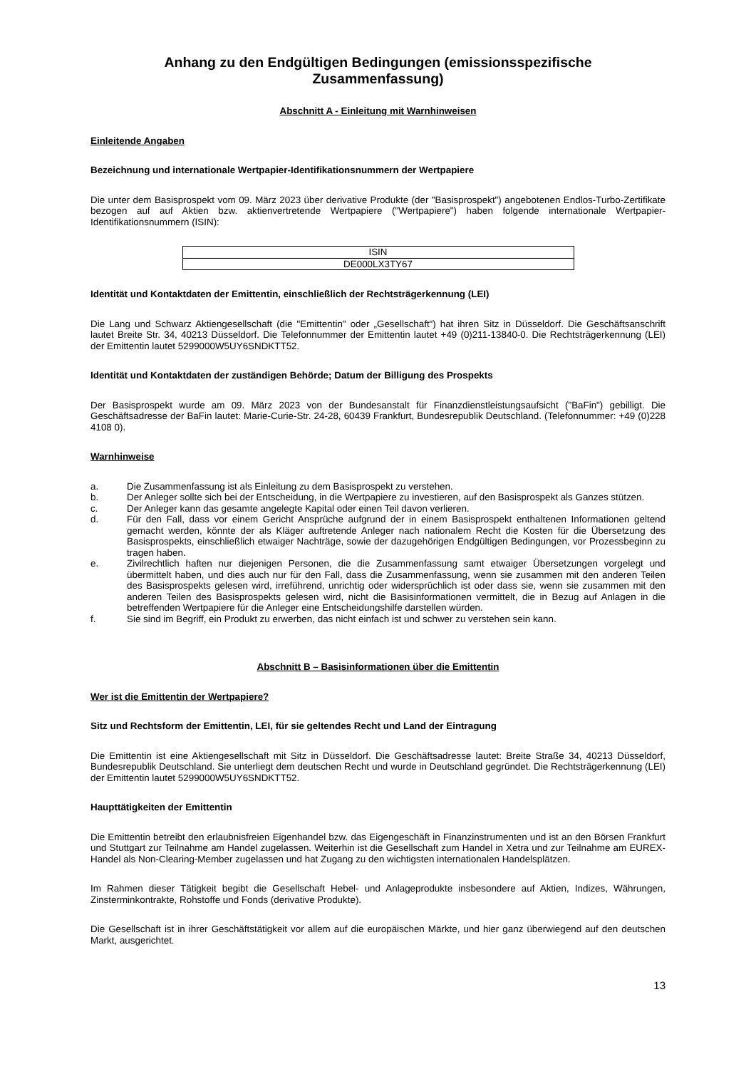Anhang zu den Endgültigen Bedingungen (emissionsspezifische Zusammenfassung)
Abschnitt A - Einleitung mit Warnhinweisen
Einleitende Angaben
Bezeichnung und internationale Wertpapier-Identifikationsnummern der Wertpapiere
Die unter dem Basisprospekt vom 09. März 2023 über derivative Produkte (der "Basisprospekt") angebotenen Endlos-Turbo-Zertifikate bezogen auf auf Aktien bzw. aktienvertretende Wertpapiere ("Wertpapiere") haben folgende internationale Wertpapier-Identifikationsnummern (ISIN):
| ISIN |
| --- |
| DE000LX3TY67 |
Identität und Kontaktdaten der Emittentin, einschließlich der Rechtsträgerkennung (LEI)
Die Lang und Schwarz Aktiengesellschaft (die "Emittentin" oder „Gesellschaft“) hat ihren Sitz in Düsseldorf. Die Geschäftsanschrift lautet Breite Str. 34, 40213 Düsseldorf. Die Telefonnummer der Emittentin lautet +49 (0)211-13840-0. Die Rechtsträgerkennung (LEI) der Emittentin lautet 5299000W5UY6SNDKTT52.
Identität und Kontaktdaten der zuständigen Behörde; Datum der Billigung des Prospekts
Der Basisprospekt wurde am 09. März 2023 von der Bundesanstalt für Finanzdienstleistungsaufsicht ("BaFin") gebilligt. Die Geschäftsadresse der BaFin lautet: Marie-Curie-Str. 24-28, 60439 Frankfurt, Bundesrepublik Deutschland. (Telefonnummer: +49 (0)228 4108 0).
Warnhinweise
a. Die Zusammenfassung ist als Einleitung zu dem Basisprospekt zu verstehen.
b. Der Anleger sollte sich bei der Entscheidung, in die Wertpapiere zu investieren, auf den Basisprospekt als Ganzes stützen.
c. Der Anleger kann das gesamte angelegte Kapital oder einen Teil davon verlieren.
d. Für den Fall, dass vor einem Gericht Ansprüche aufgrund der in einem Basisprospekt enthaltenen Informationen geltend gemacht werden, könnte der als Kläger auftretende Anleger nach nationalem Recht die Kosten für die Übersetzung des Basisprospekts, einschließlich etwaiger Nachträge, sowie der dazugehörigen Endgültigen Bedingungen, vor Prozessbeginn zu tragen haben.
e. Zivilrechtlich haften nur diejenigen Personen, die die Zusammenfassung samt etwaiger Übersetzungen vorgelegt und übermittelt haben, und dies auch nur für den Fall, dass die Zusammenfassung, wenn sie zusammen mit den anderen Teilen des Basisprospekts gelesen wird, irreführend, unrichtig oder widersprüchlich ist oder dass sie, wenn sie zusammen mit den anderen Teilen des Basisprospekts gelesen wird, nicht die Basisinformationen vermittelt, die in Bezug auf Anlagen in die betreffenden Wertpapiere für die Anleger eine Entscheidungshilfe darstellen würden.
f. Sie sind im Begriff, ein Produkt zu erwerben, das nicht einfach ist und schwer zu verstehen sein kann.
Abschnitt B – Basisinformationen über die Emittentin
Wer ist die Emittentin der Wertpapiere?
Sitz und Rechtsform der Emittentin, LEI, für sie geltendes Recht und Land der Eintragung
Die Emittentin ist eine Aktiengesellschaft mit Sitz in Düsseldorf. Die Geschäftsadresse lautet: Breite Straße 34, 40213 Düsseldorf, Bundesrepublik Deutschland. Sie unterliegt dem deutschen Recht und wurde in Deutschland gegründet. Die Rechtsträgerkennung (LEI) der Emittentin lautet 5299000W5UY6SNDKTT52.
Haupttätigkeiten der Emittentin
Die Emittentin betreibt den erlaubnisfreien Eigenhandel bzw. das Eigengeschäft in Finanzinstrumenten und ist an den Börsen Frankfurt und Stuttgart zur Teilnahme am Handel zugelassen. Weiterhin ist die Gesellschaft zum Handel in Xetra und zur Teilnahme am EUREX-Handel als Non-Clearing-Member zugelassen und hat Zugang zu den wichtigsten internationalen Handelsplätzen.
Im Rahmen dieser Tätigkeit begibt die Gesellschaft Hebel- und Anlageprodukte insbesondere auf Aktien, Indizes, Währungen, Zinsterminkontrakte, Rohstoffe und Fonds (derivative Produkte).
Die Gesellschaft ist in ihrer Geschäftstätigkeit vor allem auf die europäischen Märkte, und hier ganz überwiegend auf den deutschen Markt, ausgerichtet.
13